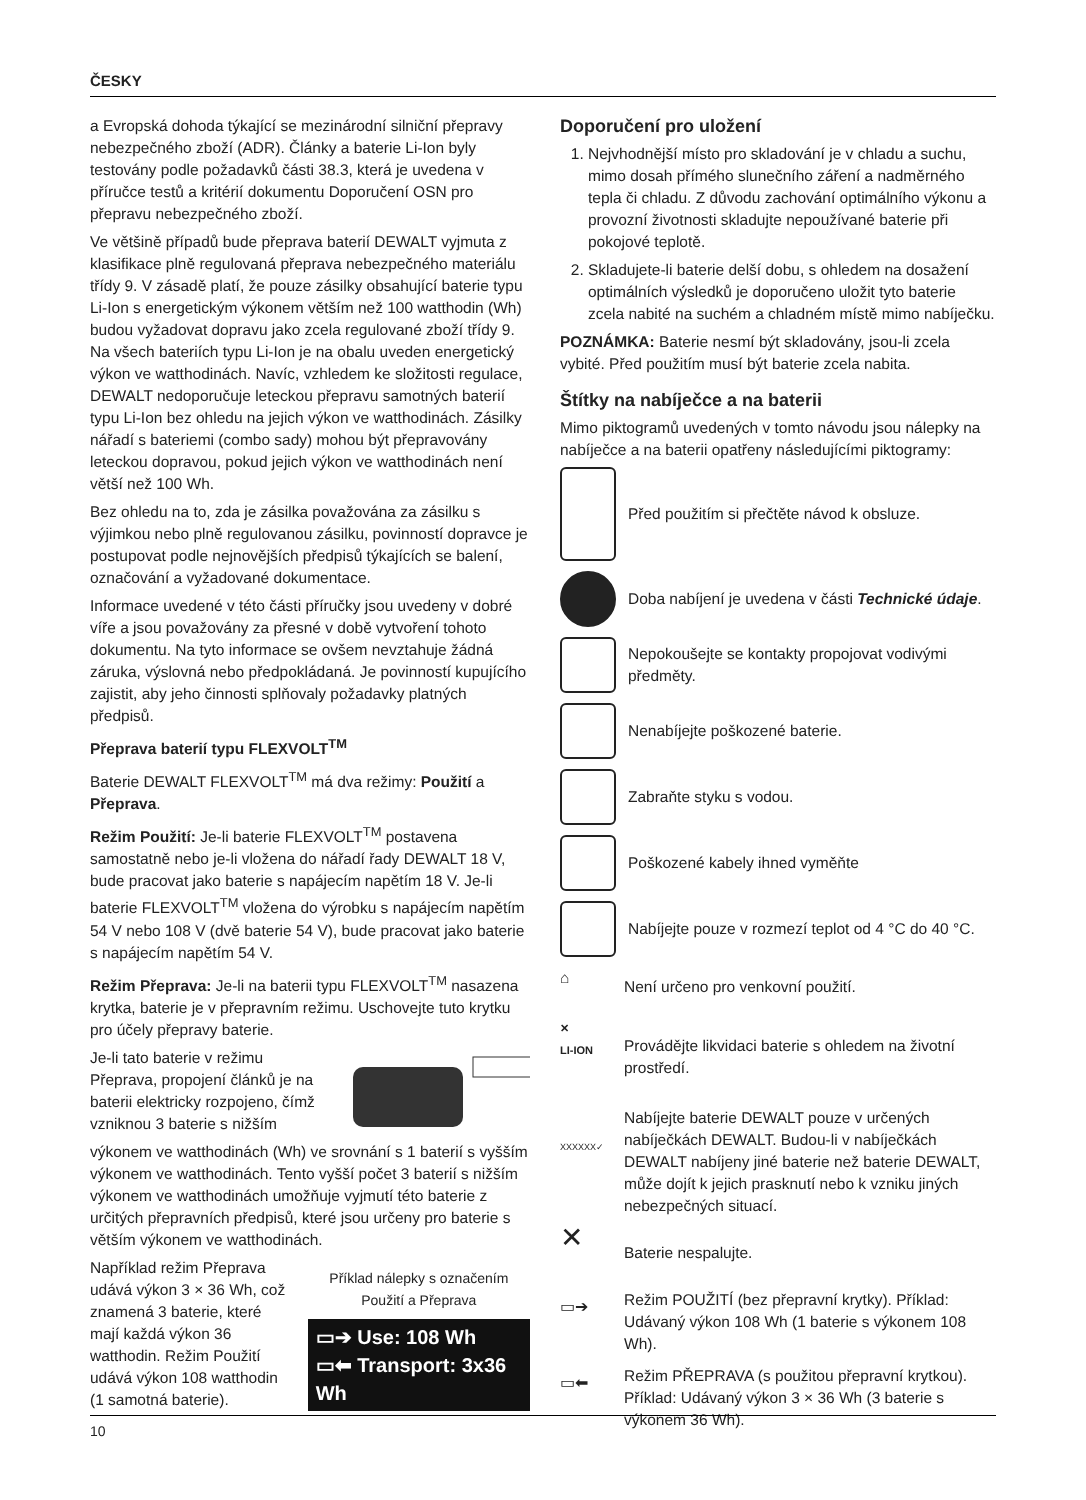ČESKY
a Evropská dohoda týkající se mezinárodní silniční přepravy nebezpečného zboží (ADR). Články a baterie Li-Ion byly testovány podle požadavků části 38.3, která je uvedena v příručce testů a kritérií dokumentu Doporučení OSN pro přepravu nebezpečného zboží.
Ve většině případů bude přeprava baterií DEWALT vyjmuta z klasifikace plně regulovaná přeprava nebezpečného materiálu třídy 9. V zásadě platí, že pouze zásilky obsahující baterie typu Li-Ion s energetickým výkonem větším než 100 watthodin (Wh) budou vyžadovat dopravu jako zcela regulované zboží třídy 9. Na všech bateriích typu Li-Ion je na obalu uveden energetický výkon ve watthodinách. Navíc, vzhledem ke složitosti regulace, DEWALT nedoporučuje leteckou přepravu samotných baterií typu Li-Ion bez ohledu na jejich výkon ve watthodinách. Zásilky nářadí s bateriemi (combo sady) mohou být přepravovány leteckou dopravou, pokud jejich výkon ve watthodinách není větší než 100 Wh.
Bez ohledu na to, zda je zásilka považována za zásilku s výjimkou nebo plně regulovanou zásilku, povinností dopravce je postupovat podle nejnovějších předpisů týkajících se balení, označování a vyžadované dokumentace.
Informace uvedené v této části příručky jsou uvedeny v dobré víře a jsou považovány za přesné v době vytvoření tohoto dokumentu. Na tyto informace se ovšem nevztahuje žádná záruka, výslovná nebo předpokládaná. Je povinností kupujícího zajistit, aby jeho činnosti splňovaly požadavky platných předpisů.
Přeprava baterií typu FLEXVOLT<sup>TM</sup>
Baterie DEWALT FLEXVOLT<sup>TM</sup> má dva režimy: Použití a Přeprava.
Režim Použití: Je-li baterie FLEXVOLT<sup>TM</sup> postavena samostatně nebo je-li vložena do nářadí řady DEWALT 18 V, bude pracovat jako baterie s napájecím napětím 18 V. Je-li baterie FLEXVOLT<sup>TM</sup> vložena do výrobku s napájecím napětím 54 V nebo 108 V (dvě baterie 54 V), bude pracovat jako baterie s napájecím napětím 54 V.
Režim Přeprava: Je-li na baterii typu FLEXVOLT<sup>TM</sup> nasazena krytka, baterie je v přepravním režimu. Uschovejte tuto krytku pro účely přepravy baterie.
Je-li tato baterie v režimu Přeprava, propojení článků je na baterii elektricky rozpojeno, čímž vzniknou 3 baterie s nižším
výkonem ve watthodinách (Wh) ve srovnání s 1 baterií s vyšším výkonem ve watthodinách. Tento vyšší počet 3 baterií s nižším výkonem ve watthodinách umožňuje vyjmutí této baterie z určitých přepravních předpisů, které jsou určeny pro baterie s větším výkonem ve watthodinách.
Například režim Přeprava udává výkon 3 × 36 Wh, což znamená 3 baterie, které mají každá výkon 36 watthodin. Režim Použití udává výkon 108 watthodin (1 samotná baterie).
Příklad nálepky s označením Použití a Přeprava
▭➔ Use: 108 Wh
▭⬅ Transport: 3x36 Wh
Doporučení pro uložení
1. Nejvhodnější místo pro skladování je v chladu a suchu, mimo dosah přímého slunečního záření a nadměrného tepla či chladu. Z důvodu zachování optimálního výkonu a provozní životnosti skladujte nepoužívané baterie při pokojové teplotě.
2. Skladujete-li baterie delší dobu, s ohledem na dosažení optimálních výsledků je doporučeno uložit tyto baterie zcela nabité na suchém a chladném místě mimo nabíječku.
POZNÁMKA: Baterie nesmí být skladovány, jsou-li zcela vybité. Před použitím musí být baterie zcela nabita.
Štítky na nabíječce a na baterii
Mimo piktogramů uvedených v tomto návodu jsou nálepky na nabíječce a na baterii opatřeny následujícími piktogramy:
Před použitím si přečtěte návod k obsluze.
Doba nabíjení je uvedena v části Technické údaje.
Nepokoušejte se kontakty propojovat vodivými předměty.
Nenabíjejte poškozené baterie.
Zabraňte styku s vodou.
Poškozené kabely ihned vyměňte
Nabíjejte pouze v rozmezí teplot od 4 °C do 40 °C.
⌂
Není určeno pro venkovní použití.
✕
LI-ION
Provádějte likvidaci baterie s ohledem na životní prostředí.
XXXXXX✓
Nabíjejte baterie DEWALT pouze v určených nabíječkách DEWALT. Budou-li v nabíječkách DEWALT nabíjeny jiné baterie než baterie DEWALT, může dojít k jejich prasknutí nebo k vzniku jiných nebezpečných situací.
✕
Baterie nespalujte.
▭➔
Režim POUŽITÍ (bez přepravní krytky). Příklad: Udávaný výkon 108 Wh (1 baterie s výkonem 108 Wh).
▭⬅
Režim PŘEPRAVA (s použitou přepravní krytkou). Příklad: Udávaný výkon 3 × 36 Wh (3 baterie s výkonem 36 Wh).
10